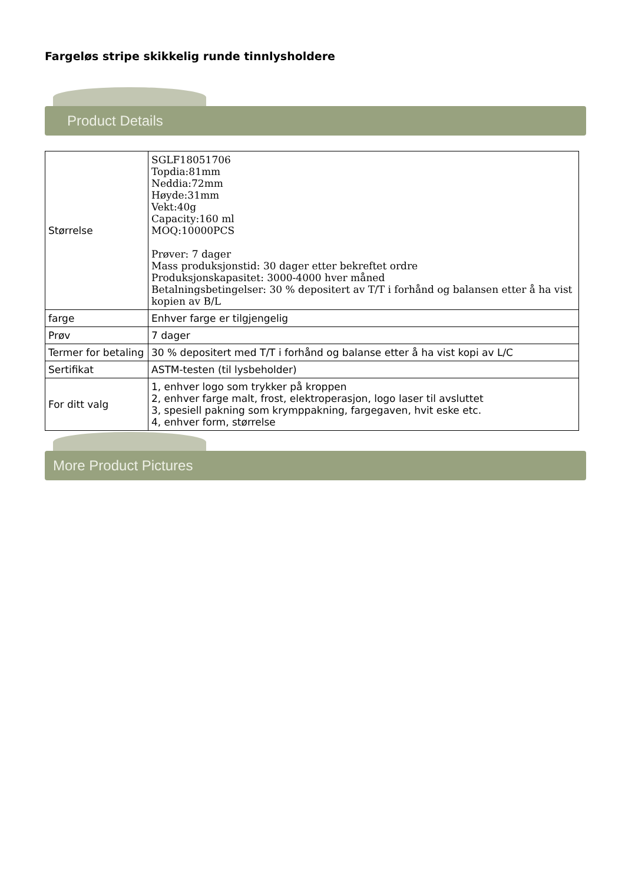Fargeløs stripe skikkelig runde tinnlysholdere
Product Details
| Størrelse | SGLF18051706 Topdia:81mm Neddia:72mm Høyde:31mm Vekt:40g Capacity:160 ml MOQ:10000PCS Prøver: 7 dager Mass produksjonstid: 30 dager etter bekreftet ordre Produksjonskapasitet: 3000-4000 hver måned Betalningsbetingelser: 30 % depositert av T/T i forhånd og balansen etter å ha vist kopien av B/L |
| farge | Enhver farge er tilgjengelig |
| Prøv | 7 dager |
| Termer for betaling | 30 % depositert med T/T i forhånd og balanse etter å ha vist kopi av L/C |
| Sertifikat | ASTM-testen (til lysbeholder) |
| For ditt valg | 1, enhver logo som trykker på kroppen 2, enhver farge malt, frost, elektroperasjon, logo laser til avsluttet 3, spesiell pakning som krymppakning, fargegaven, hvit eske etc. 4, enhver form, størrelse |
More Product Pictures